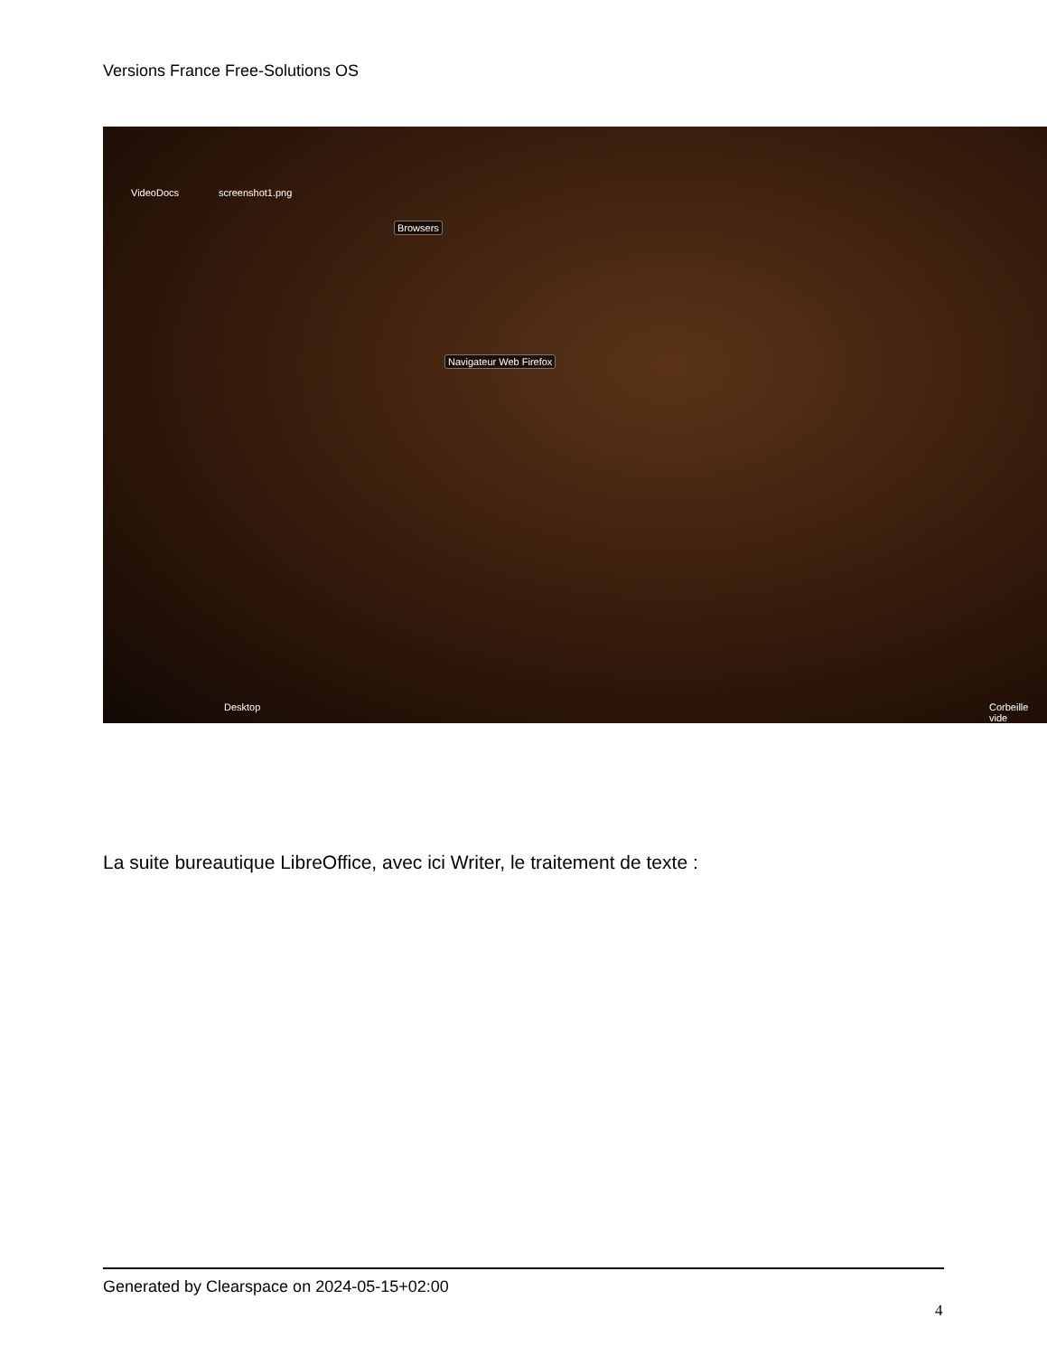Versions France Free-Solutions OS
VideoDocs screenshot1.png
Browsers
Navigateur Web Firefox
Desktop Corbeille vide
La suite bureautique LibreOffice, avec ici Writer, le traitement de texte :
Generated by Clearspace on 2024-05-15+02:00
4